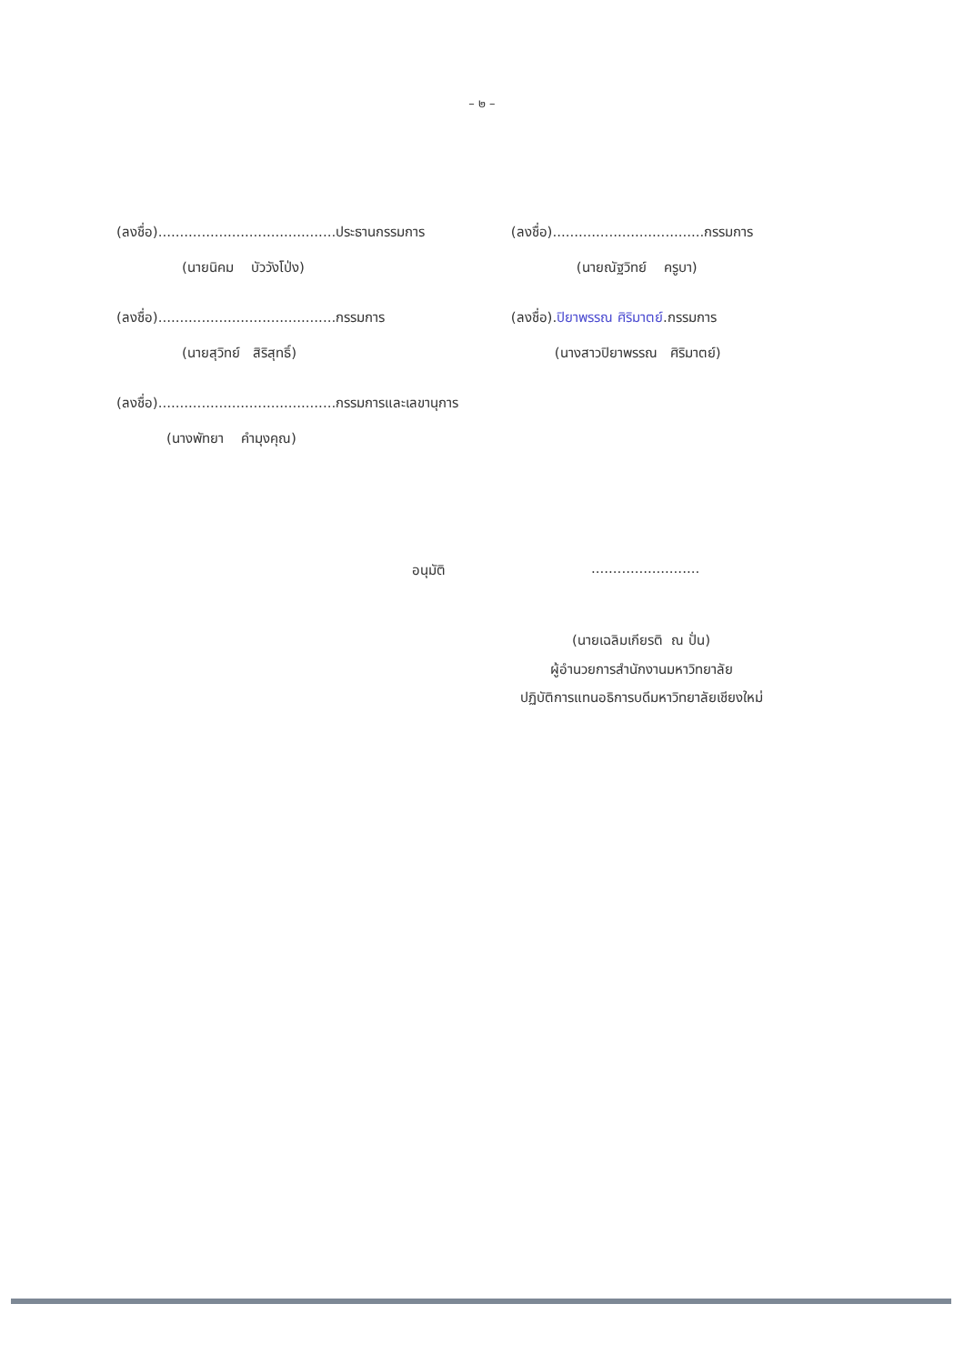– ๒ –
(ลงชื่อ).........................................ประธานกรรมการ
(นายนิคม บัววังโป่ง)
(ลงชื่อ).........................................กรรมการ
(นายสุวิทย์ สิริสุทธิ์)
(ลงชื่อ).........................................กรรมการและเลขานุการ
(นางพัทยา คำมุงคุณ)
(ลงชื่อ)...................................กรรมการ
(นายณัฐวิทย์ ครูบา)
(ลงชื่อ).ปิยาพรรณ ศิริมาตย์.กรรมการ
(นางสาวปิยาพรรณ ศิริมาตย์)
อนุมัติ .........................
(นายเฉลิมเกียรติ ณ ปั่น)
ผู้อำนวยการสำนักงานมหาวิทยาลัย
ปฏิบัติการแทนอธิการบดีมหาวิทยาลัยเชียงใหม่